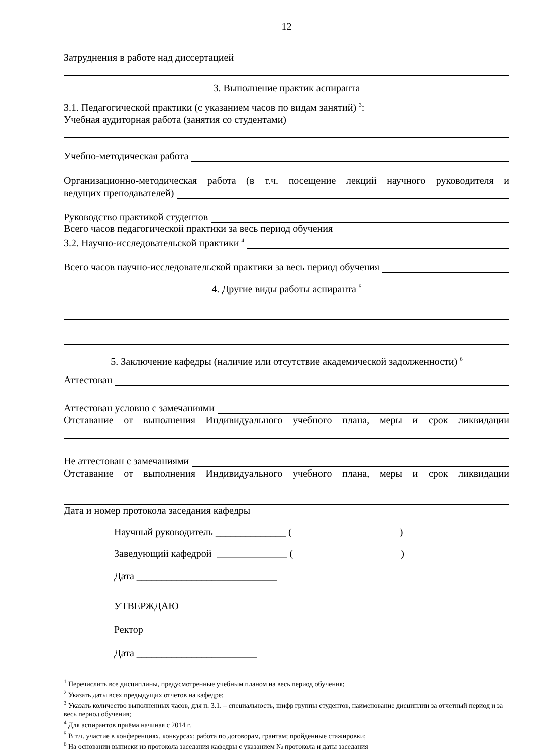12
Затруднения в работе над диссертацией
3. Выполнение практик аспиранта
3.1. Педагогической практики (с указанием часов по видам занятий) <sup>3</sup>:
Учебная аудиторная работа (занятия со студентами)
Учебно-методическая работа
Организационно-методическая работа (в т.ч. посещение лекций научного руководителя и
ведущих преподавателей)
Руководство практикой студентов
Всего часов педагогической практики за весь период обучения
3.2. Научно-исследовательской практики <sup>4</sup>
Всего часов научно-исследовательской практики за весь период обучения
4. Другие виды работы аспиранта <sup>5</sup>
5. Заключение кафедры (наличие или отсутствие академической задолженности) <sup>6</sup>
Аттестован
Аттестован условно с замечаниями
Отставание от выполнения Индивидуального учебного плана, меры и срок ликвидации
Не аттестован с замечаниями
Отставание от выполнения Индивидуального учебного плана, меры и срок ликвидации
Дата и номер протокола заседания кафедры
Научный руководитель ______________ ()
Заведующий кафедрой ______________ ()
Дата ____________________________
УТВЕРЖДАЮ
Ректор
Дата ________________________
<sup>1</sup> Перечислить все дисциплины, предусмотренные учебным планом на весь период обучения;
<sup>2</sup> Указать даты всех предыдущих отчетов на кафедре;
<sup>3</sup> Указать количество выполненных часов, для п. 3.1. – специальность, шифр группы студентов, наименование дисциплин за отчетный период и за весь период обучения;
<sup>4</sup> Для аспирантов приёма начиная с 2014 г.
<sup>5</sup> В т.ч. участие в конференциях, конкурсах; работа по договорам, грантам; пройденные стажировки;
<sup>6</sup> На основании выписки из протокола заседания кафедры с указанием № протокола и даты заседания